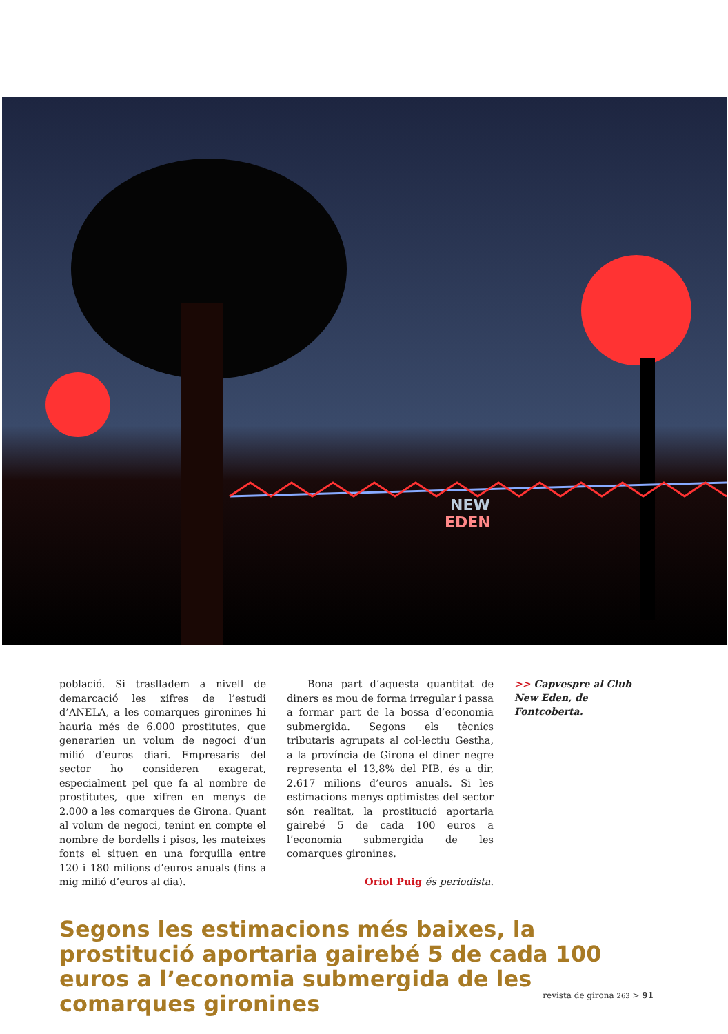NEW
EDEN
població. Si traslladem a nivell de demarcació les xifres de l’estudi d’ANELA, a les comarques gironines hi hauria més de 6.000 prostitutes, que generarien un volum de negoci d’un milió d’euros diari. Empresaris del sector ho consideren exagerat, especialment pel que fa al nombre de prostitutes, que xifren en menys de 2.000 a les comarques de Girona. Quant al volum de negoci, tenint en compte el nombre de bordells i pisos, les mateixes fonts el situen en una forquilla entre 120 i 180 milions d’euros anuals (fins a mig milió d’euros al dia).
Bona part d’aquesta quantitat de diners es mou de forma irregular i passa a formar part de la bossa d’economia submergida. Segons els tècnics tributaris agrupats al col·lectiu Gestha, a la província de Girona el diner negre representa el 13,8% del PIB, és a dir, 2.617 milions d’euros anuals. Si les estimacions menys optimistes del sector són realitat, la prostitució aportaria gairebé 5 de cada 100 euros a l’economia submergida de les comarques gironines.
Oriol Puig és periodista.
>> Capvespre al Club New Eden, de Fontcoberta.
Segons les estimacions més baixes, la prostitució aportaria gairebé 5 de cada 100 euros a l’economia submergida de les comarques gironines
revista de girona 263 > 91